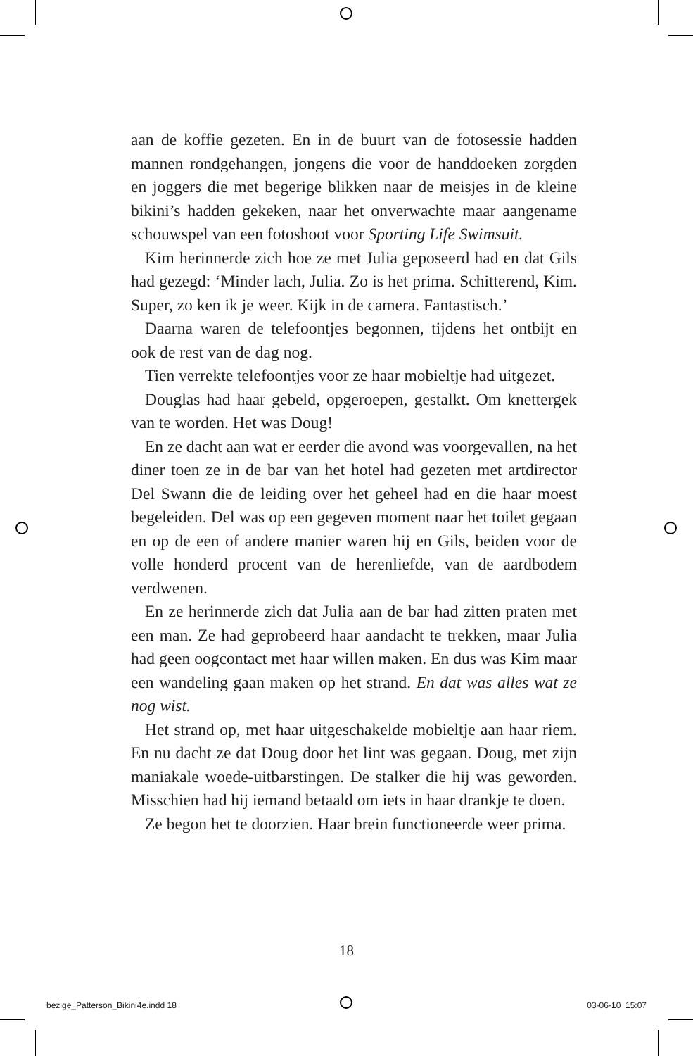aan de koffie gezeten. En in de buurt van de fotosessie hadden mannen rondgehangen, jongens die voor de handdoeken zorgden en joggers die met begerige blikken naar de meisjes in de kleine bikini’s hadden gekeken, naar het onverwachte maar aangename schouwspel van een fotoshoot voor Sporting Life Swimsuit.
Kim herinnerde zich hoe ze met Julia geposeerd had en dat Gils had gezegd: ‘Minder lach, Julia. Zo is het prima. Schitterend, Kim. Super, zo ken ik je weer. Kijk in de camera. Fantastisch.’
Daarna waren de telefoontjes begonnen, tijdens het ontbijt en ook de rest van de dag nog.
Tien verrekte telefoontjes voor ze haar mobieltje had uitgezet.
Douglas had haar gebeld, opgeroepen, gestalkt. Om knettergek van te worden. Het was Doug!
En ze dacht aan wat er eerder die avond was voorgevallen, na het diner toen ze in de bar van het hotel had gezeten met artdirector Del Swann die de leiding over het geheel had en die haar moest begeleiden. Del was op een gegeven moment naar het toilet gegaan en op de een of andere manier waren hij en Gils, beiden voor de volle honderd procent van de herenliefde, van de aardbodem verdwenen.
En ze herinnerde zich dat Julia aan de bar had zitten praten met een man. Ze had geprobeerd haar aandacht te trekken, maar Julia had geen oogcontact met haar willen maken. En dus was Kim maar een wandeling gaan maken op het strand. En dat was alles wat ze nog wist.
Het strand op, met haar uitgeschakelde mobieltje aan haar riem. En nu dacht ze dat Doug door het lint was gegaan. Doug, met zijn maniakale woede-uitbarstingen. De stalker die hij was geworden. Misschien had hij iemand betaald om iets in haar drankje te doen.
Ze begon het te doorzien. Haar brein functioneerde weer prima.
18
bezige_Patterson_Bikini4e.indd 18
03-06-10 15:07